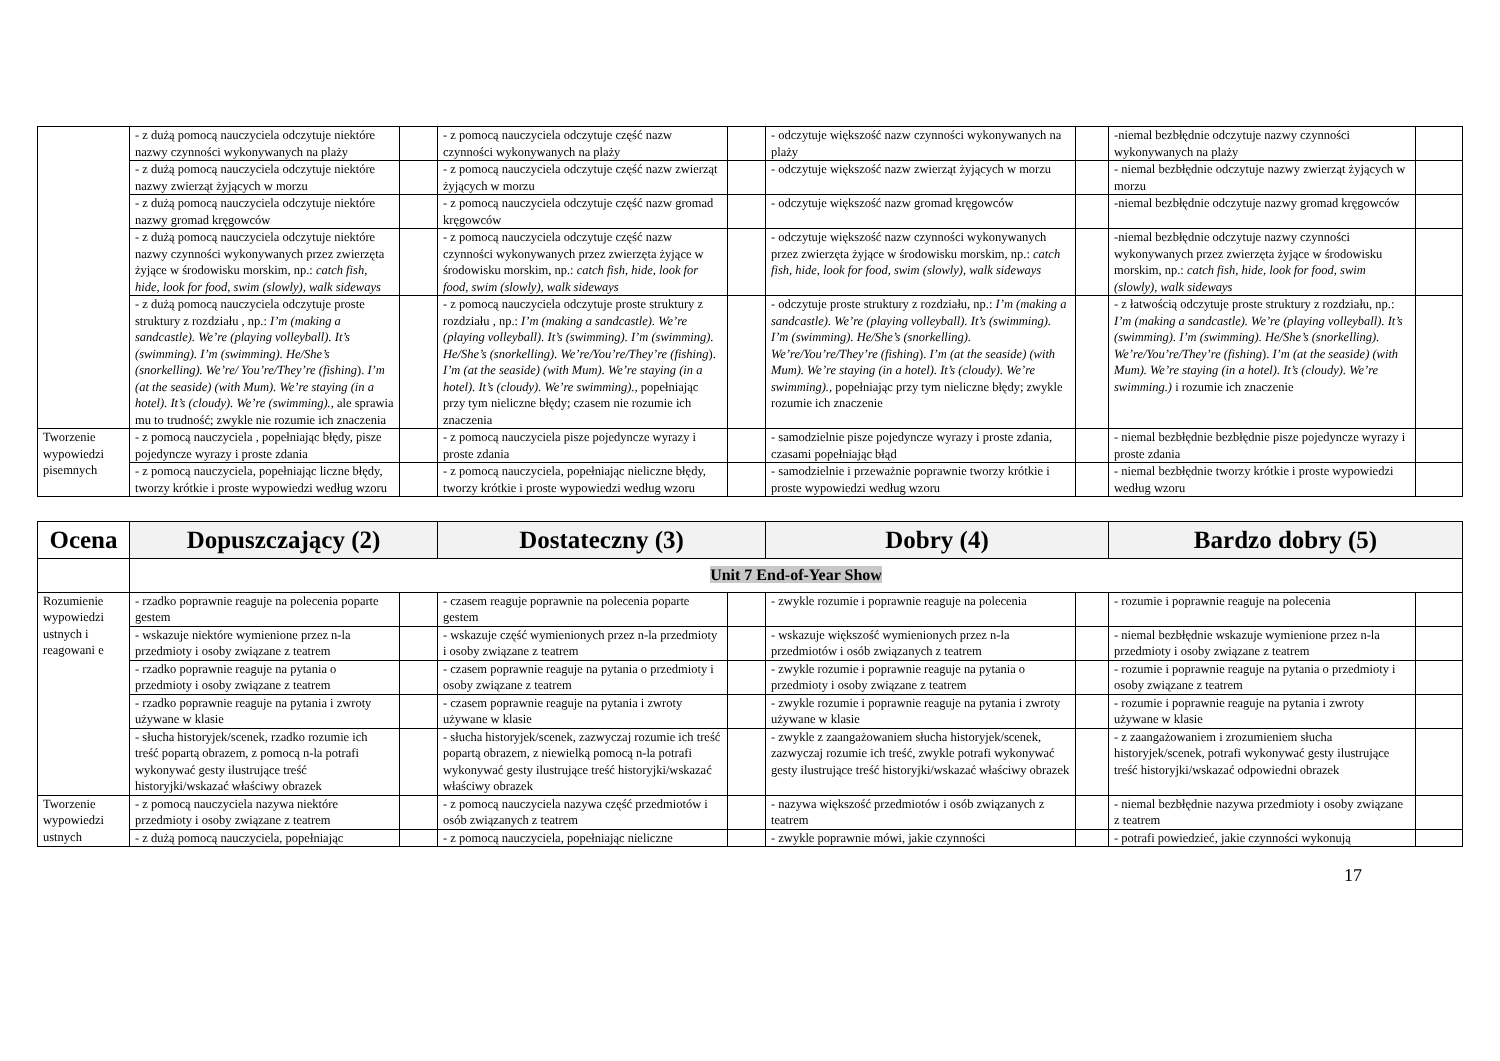| | - z dużą pomocą nauczyciela odczytuje niektóre nazwy czynności wykonywanych na plaży | | - z pomocą nauczyciela odczytuje część nazw czynności wykonywanych na plaży | | - odczytuje większość nazw czynności wykonywanych na plaży | | -niemal bezbłędnie odczytuje nazwy czynności wykonywanych na plaży | |
| | - z dużą pomocą nauczyciela odczytuje niektóre nazwy zwierząt żyjących w morzu | | - z pomocą nauczyciela odczytuje część nazw zwierząt żyjących w morzu | | - odczytuje większość nazw zwierząt żyjących w morzu | | - niemal bezbłędnie odczytuje nazwy zwierząt żyjących w morzu | |
| | - z dużą pomocą nauczyciela odczytuje niektóre nazwy gromad kręgowców | | - z pomocą nauczyciela odczytuje część nazw gromad kręgowców | | - odczytuje większość nazw gromad kręgowców | | -niemal bezbłędnie odczytuje nazwy gromad kręgowców | |
| | - z dużą pomocą nauczyciela odczytuje niektóre nazwy czynności wykonywanych przez zwierzęta żyjące w środowisku morskim, np.: catch fish, hide, look for food, swim (slowly), walk sideways | | - z pomocą nauczyciela odczytuje część nazw czynności wykonywanych przez zwierzęta żyjące w środowisku morskim, np.: catch fish, hide, look for food, swim (slowly), walk sideways | | - odczytuje większość nazw czynności wykonywanych przez zwierzęta żyjące w środowisku morskim, np.: catch fish, hide, look for food, swim (slowly), walk sideways | | -niemal bezbłędnie odczytuje nazwy czynności wykonywanych przez zwierzęta żyjące w środowisku morskim, np.: catch fish, hide, look for food, swim (slowly), walk sideways | |
| | - z dużą pomocą nauczyciela odczytuje proste struktury z rozdziału , np.: I’m (making a sandcastle). We’re (playing volleyball). It’s (swimming). I’m (swimming). He/She’s (snorkelling). We’re/ You’re/They’re (fishing ). I’m (at the seaside) (with Mum). We’re staying (in a hotel). It’s (cloudy). We’re (swimming). , ale sprawia mu to trudność; zwykle nie rozumie ich znaczenia | | - z pomocą nauczyciela odczytuje proste struktury z rozdziału , np.: I’m (making a sandcastle). We’re (playing volleyball). It’s (swimming). I’m (swimming). He/She’s (snorkelling). We’re/You’re/They’re (fishing ). I’m (at the seaside) (with Mum). We’re staying (in a hotel). It’s (cloudy). We’re swimming). , popełniając przy tym nieliczne błędy; czasem nie rozumie ich znaczenia | | - odczytuje proste struktury z rozdziału, np.: I’m (making a sandcastle). We’re (playing volleyball). It’s (swimming). I’m (swimming). He/She’s (snorkelling). We’re/You’re/They’re (fishing ). I’m (at the seaside) (with Mum). We’re staying (in a hotel). It’s (cloudy). We’re swimming). , popełniając przy tym nieliczne błędy; zwykle rozumie ich znaczenie | | - z łatwością odczytuje proste struktury z rozdziału, np.: I’m (making a sandcastle). We’re (playing volleyball). It’s (swimming). I’m (swimming). He/She’s (snorkelling). We’re/You’re/They’re (fishing ). I’m (at the seaside) (with Mum). We’re staying (in a hotel). It’s (cloudy). We’re swimming.) i rozumie ich znaczenie | |
| Tworzenie wypowiedzi pisemnych | - z pomocą nauczyciela , popełniając błędy, pisze pojedyncze wyrazy i proste zdania | | - z pomocą nauczyciela pisze pojedyncze wyrazy i proste zdania | | - samodzielnie pisze pojedyncze wyrazy i proste zdania, czasami popełniając błąd | | - niemal bezbłędnie bezbłędnie pisze pojedyncze wyrazy i proste zdania | |
| | - z pomocą nauczyciela, popełniając liczne błędy, tworzy krótkie i proste wypowiedzi według wzoru | | - z pomocą nauczyciela, popełniając nieliczne błędy, tworzy krótkie i proste wypowiedzi według wzoru | | - samodzielnie i przeważnie poprawnie tworzy krótkie i proste wypowiedzi według wzoru | | - niemal bezbłędnie tworzy krótkie i proste wypowiedzi według wzoru | |
| Ocena | Dopuszczający (2) | | Dostateczny (3) | | Dobry (4) | | Bardzo dobry (5) | |
| --- | --- | --- | --- | --- | --- | --- | --- | --- |
| | Unit 7 End-of-Year Show | | | | | | | |
| Rozumienie wypowiedzi ustnych i reagowani e | - rzadko poprawnie reaguje na polecenia poparte gestem | | - czasem reaguje poprawnie na polecenia poparte gestem | | - zwykle rozumie i poprawnie reaguje na polecenia | | - rozumie i poprawnie reaguje na polecenia | |
| | - wskazuje niektóre wymienione przez n-la przedmioty i osoby związane z teatrem | | - wskazuje część wymienionych przez n-la przedmioty i osoby związane z teatrem | | - wskazuje większość wymienionych przez n-la przedmiotów i osób związanych z teatrem | | - niemal bezbłędnie wskazuje wymienione przez n-la przedmioty i osoby związane z teatrem | |
| | - rzadko poprawnie reaguje na pytania o przedmioty i osoby związane z teatrem | | - czasem poprawnie reaguje na pytania o przedmioty i osoby związane z teatrem | | - zwykle rozumie i poprawnie reaguje na pytania o przedmioty i osoby związane z teatrem | | - rozumie i poprawnie reaguje na pytania o przedmioty i osoby związane z teatrem | |
| | - rzadko poprawnie reaguje na pytania i zwroty używane w klasie | | - czasem poprawnie reaguje na pytania i zwroty używane w klasie | | - zwykle rozumie i poprawnie reaguje na pytania i zwroty używane w klasie | | - rozumie i poprawnie reaguje na pytania i zwroty używane w klasie | |
| | - słucha historyjek/scenek, rzadko rozumie ich treść popartą obrazem, z pomocą n-la potrafi wykonywać gesty ilustrujące treść historyjki/wskazać właściwy obrazek | | - słucha historyjek/scenek, zazwyczaj rozumie ich treść popartą obrazem, z niewielką pomocą n-la potrafi wykonywać gesty ilustrujące treść historyjki/wskazać właściwy obrazek | | - zwykle z zaangażowaniem słucha historyjek/scenek, zazwyczaj rozumie ich treść, zwykle potrafi wykonywać gesty ilustrujące treść historyjki/wskazać właściwy obrazek | | - z zaangażowaniem i zrozumieniem słucha historyjek/scenek, potrafi wykonywać gesty ilustrujące treść historyjki/wskazać odpowiedni obrazek | |
| Tworzenie wypowiedzi ustnych | - z pomocą nauczyciela nazywa niektóre przedmioty i osoby związane z teatrem | | - z pomocą nauczyciela nazywa część przedmiotów i osób związanych z teatrem | | - nazywa większość przedmiotów i osób związanych z teatrem | | - niemal bezbłędnie nazywa przedmioty i osoby związane z teatrem | |
| | - z dużą pomocą nauczyciela, popełniając | | - z pomocą nauczyciela, popełniając nieliczne | | - zwykle poprawnie mówi, jakie czynności | | - potrafi powiedzieć, jakie czynności wykonują | |
17